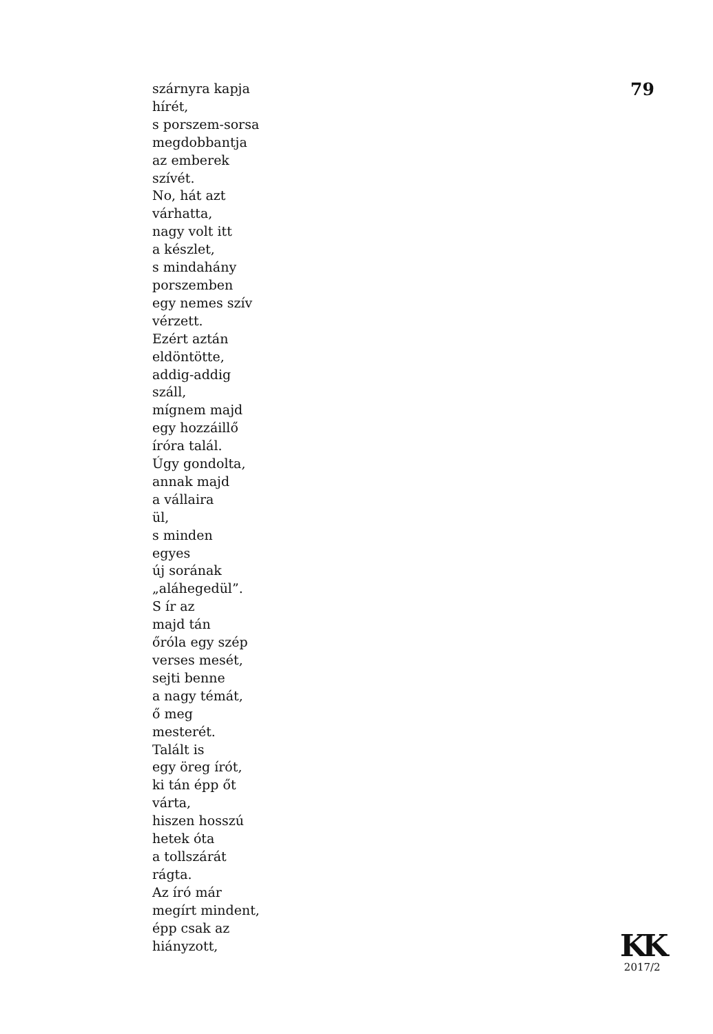szárnyra kapja
hírét,
s porszem-sorsa
megdobbantja
az emberek
szívét.
No, hát azt
várhatta,
nagy volt itt
a készlet,
s mindahány
porszemben
egy nemes szív
vérzett.
Ezért aztán
eldöntötte,
addig-addig
száll,
mígnem majd
egy hozzáillő
íróra talál.
Úgy gondolta,
annak majd
a vállaira
ül,
s minden
egyes
új sorának
„aláhegedül”.
S ír az
majd tán
őróla egy szép
verses mesét,
sejti benne
a nagy témát,
ő meg
mesterét.
Talált is
egy öreg írót,
ki tán épp őt
várta,
hiszen hosszú
hetek óta
a tollszárát
rágta.
Az író már
megírt mindent,
épp csak az
hiányzott,
79
KK
2017/2